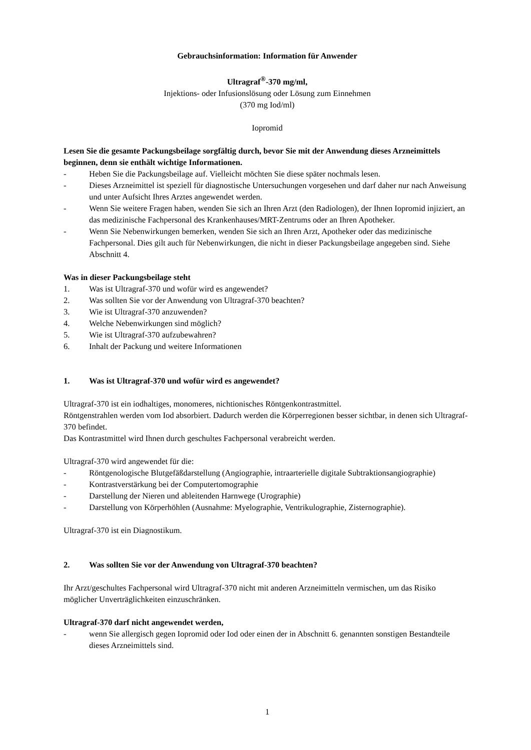Gebrauchsinformation: Information für Anwender
Ultragraf<sup>®</sup>-370 mg/ml,
Injektions- oder Infusionslösung oder Lösung zum Einnehmen
(370 mg Iod/ml)
Iopromid
Lesen Sie die gesamte Packungsbeilage sorgfältig durch, bevor Sie mit der Anwendung dieses Arzneimittels beginnen, denn sie enthält wichtige Informationen.
- Heben Sie die Packungsbeilage auf. Vielleicht möchten Sie diese später nochmals lesen.
- Dieses Arzneimittel ist speziell für diagnostische Untersuchungen vorgesehen und darf daher nur nach Anweisung und unter Aufsicht Ihres Arztes angewendet werden.
- Wenn Sie weitere Fragen haben, wenden Sie sich an Ihren Arzt (den Radiologen), der Ihnen Iopromid injiziert, an das medizinische Fachpersonal des Krankenhauses/MRT-Zentrums oder an Ihren Apotheker.
- Wenn Sie Nebenwirkungen bemerken, wenden Sie sich an Ihren Arzt, Apotheker oder das medizinische Fachpersonal. Dies gilt auch für Nebenwirkungen, die nicht in dieser Packungsbeilage angegeben sind. Siehe Abschnitt 4.
Was in dieser Packungsbeilage steht
1. Was ist Ultragraf-370 und wofür wird es angewendet?
2. Was sollten Sie vor der Anwendung von Ultragraf-370 beachten?
3. Wie ist Ultragraf-370 anzuwenden?
4. Welche Nebenwirkungen sind möglich?
5. Wie ist Ultragraf-370 aufzubewahren?
6. Inhalt der Packung und weitere Informationen
1. Was ist Ultragraf-370 und wofür wird es angewendet?
Ultragraf-370 ist ein iodhaltiges, monomeres, nichtionisches Röntgenkontrastmittel.
Röntgenstrahlen werden vom Iod absorbiert. Dadurch werden die Körperregionen besser sichtbar, in denen sich Ultragraf-370 befindet.
Das Kontrastmittel wird Ihnen durch geschultes Fachpersonal verabreicht werden.
Ultragraf-370 wird angewendet für die:
- Röntgenologische Blutgefäßdarstellung (Angiographie, intraarterielle digitale Subtraktionsangiographie)
- Kontrastverstärkung bei der Computertomographie
- Darstellung der Nieren und ableitenden Harnwege (Urographie)
- Darstellung von Körperhöhlen (Ausnahme: Myelographie, Ventrikulographie, Zisternographie).
Ultragraf-370 ist ein Diagnostikum.
2. Was sollten Sie vor der Anwendung von Ultragraf-370 beachten?
Ihr Arzt/geschultes Fachpersonal wird Ultragraf-370 nicht mit anderen Arzneimitteln vermischen, um das Risiko möglicher Unverträglichkeiten einzuschränken.
Ultragraf-370 darf nicht angewendet werden,
- wenn Sie allergisch gegen Iopromid oder Iod oder einen der in Abschnitt 6. genannten sonstigen Bestandteile dieses Arzneimittels sind.
1